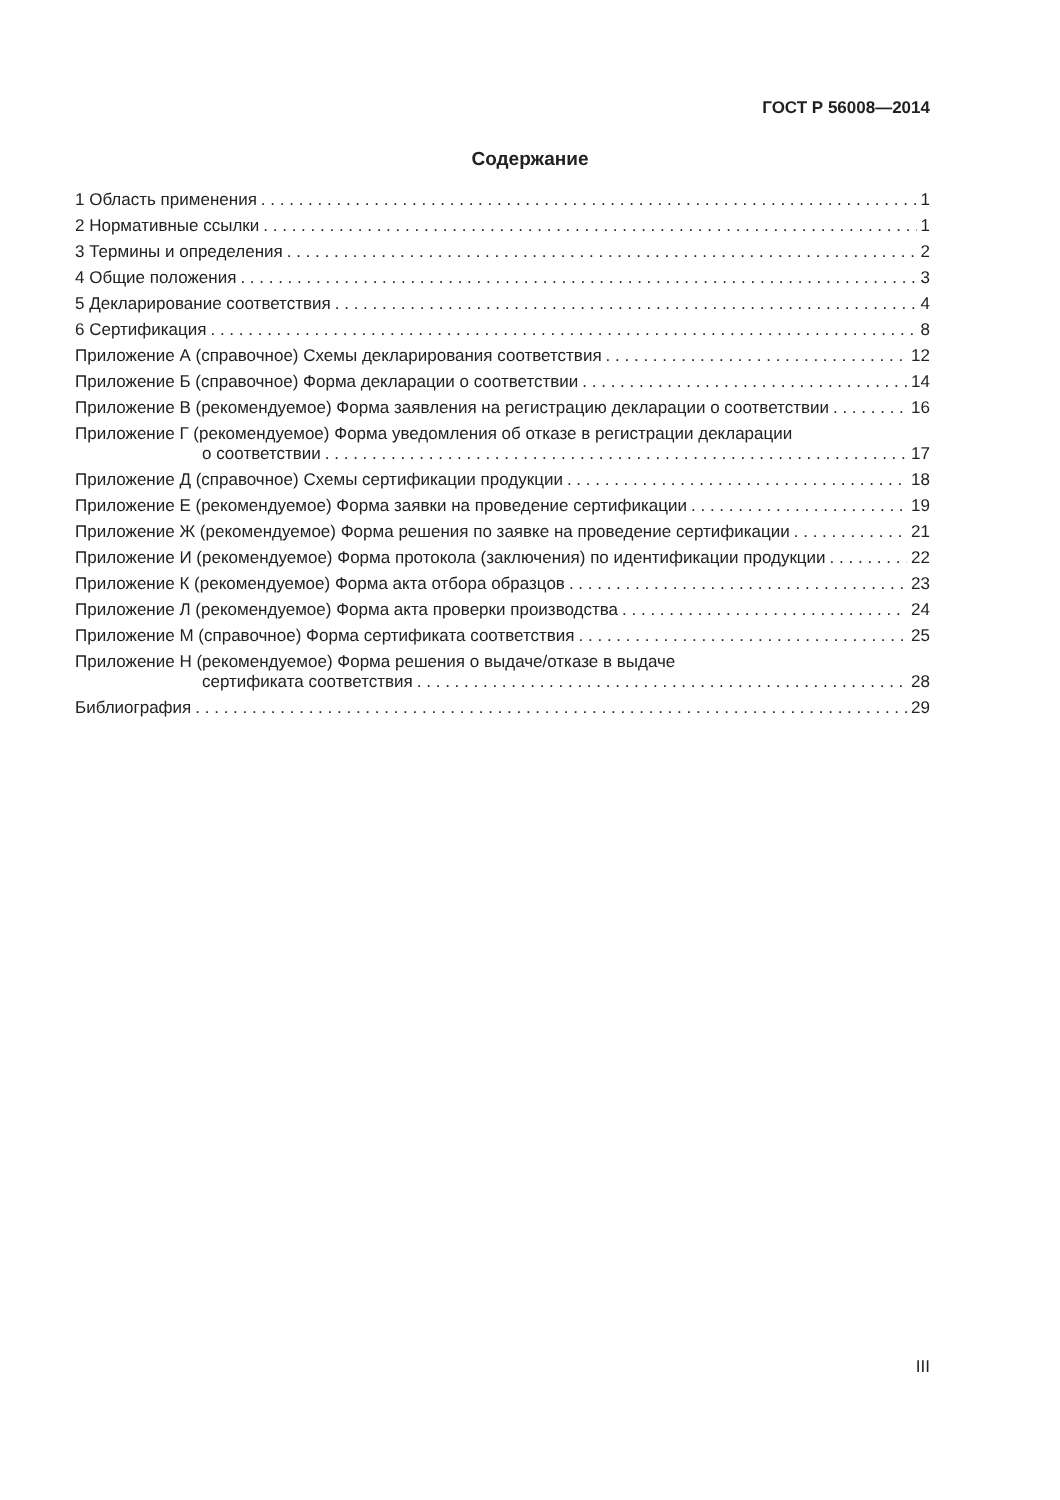ГОСТ Р 56008—2014
Содержание
1 Область применения 1
2 Нормативные ссылки 1
3 Термины и определения 2
4 Общие положения 3
5 Декларирование соответствия 4
6 Сертификация 8
Приложение А (справочное) Схемы декларирования соответствия 12
Приложение Б (справочное) Форма декларации о соответствии 14
Приложение В (рекомендуемое) Форма заявления на регистрацию декларации о соответствии 16
Приложение Г (рекомендуемое) Форма уведомления об отказе в регистрации декларации
о соответствии 17
Приложение Д (справочное) Схемы сертификации продукции 18
Приложение Е (рекомендуемое) Форма заявки на проведение сертификации 19
Приложение Ж (рекомендуемое) Форма решения по заявке на проведение сертификации 21
Приложение И (рекомендуемое) Форма протокола (заключения) по идентификации продукции 22
Приложение К (рекомендуемое) Форма акта отбора образцов 23
Приложение Л (рекомендуемое) Форма акта проверки производства 24
Приложение М (справочное) Форма сертификата соответствия 25
Приложение Н (рекомендуемое) Форма решения о выдаче/отказе в выдаче
сертификата соответствия 28
Библиография 29
III